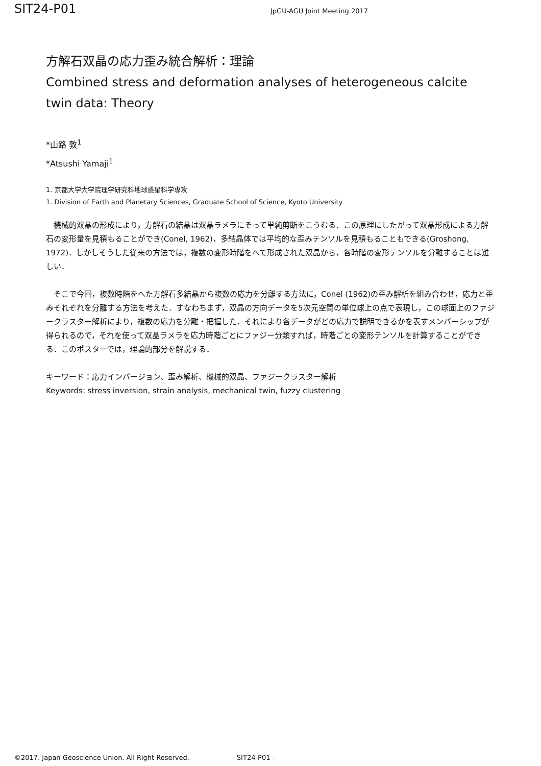SIT24-P01
JpGU-AGU Joint Meeting 2017
方解石双晶の応力歪み統合解析：理論
Combined stress and deformation analyses of heterogeneous calcite twin data: Theory
*山路 敦<sup>1</sup>
*Atsushi Yamaji<sup>1</sup>
1. 京都大学大学院理学研究科地球惑星科学専攻
1. Division of Earth and Planetary Sciences, Graduate School of Science, Kyoto University
　機械的双晶の形成により，方解石の結晶は双晶ラメラにそって単純剪断をこうむる．この原理にしたがって双晶形成による方解石の変形量を見積もることができ(Conel, 1962)，多結晶体では平均的な歪みテンソルを見積もることもできる(Groshong, 1972)．しかしそうした従来の方法では，複数の変形時階をへて形成された双晶から，各時階の変形テンソルを分離することは難しい．
　そこで今回，複数時階をへた方解石多結晶から複数の応力を分離する方法に，Conel (1962)の歪み解析を組み合わせ，応力と歪みそれぞれを分離する方法を考えた．すなわちまず，双晶の方向データを5次元空間の単位球上の点で表現し，この球面上のファジークラスター解析により，複数の応力を分離・把握した．それにより各データがどの応力で説明できるかを表すメンバーシップが得られるので，それを使って双晶ラメラを応力時階ごとにファジー分類すれば，時階ごとの変形テンソルを計算することができる．このポスターでは，理論的部分を解説する．
キーワード：応力インバージョン、歪み解析、機械的双晶、ファジークラスター解析
Keywords: stress inversion, strain analysis, mechanical twin, fuzzy clustering
©2017. Japan Geoscience Union. All Right Reserved. - SIT24-P01 -